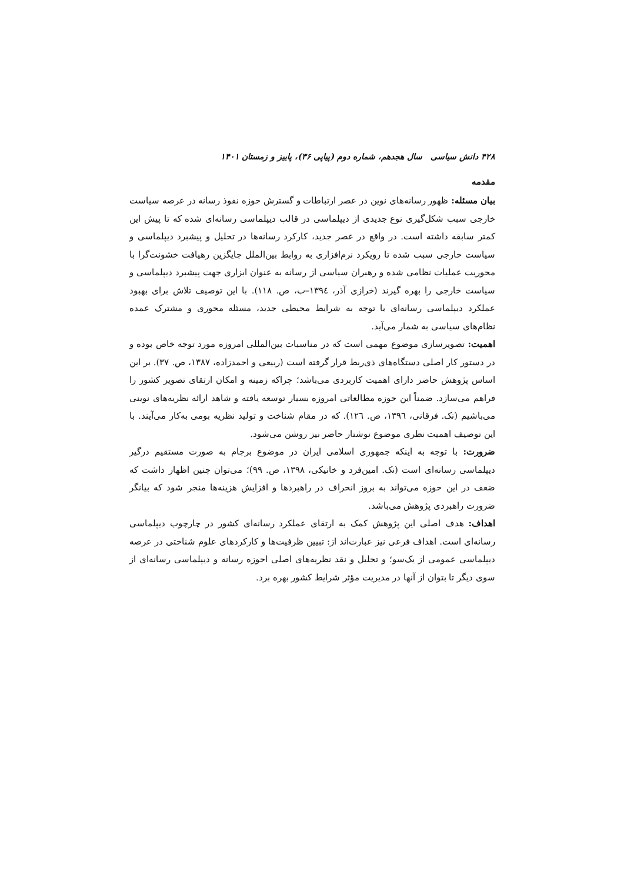۴۲۸ دانش سیاسی سال هجدهم، شماره دوم (پیاپی ۳۶)، پاییز و زمستان ۱۴۰۱
مقدمه
بیان مسئله: ظهور رسانه‌های نوین در عصر ارتباطات و گسترش حوزه نفوذ رسانه در عرصه سیاست خارجی سبب شکل‌گیری نوع جدیدی از دیپلماسی در قالب دیپلماسی رسانه‌ای شده که تا پیش این کمتر سابقه داشته است. در واقع در عصر جدید، کارکرد رسانه‌ها در تحلیل و پیشبرد دیپلماسی و سیاست خارجی سبب شده تا رویکرد نرم‌افزاری به روابط بین‌الملل جایگزین رهیافت خشونت‌گرا با محوریت عملیات نظامی شده و رهبران سیاسی از رسانه به عنوان ابزاری جهت پیشبرد دیپلماسی و سیاست خارجی را بهره گیرند (خرازی آذر، ١٣٩٤–ب، ص. ١١٨). با این توصیف تلاش برای بهبود عملکرد دیپلماسی رسانه‌ای با توجه به شرایط محیطی جدید، مسئله محوری و مشترک عمده نظام‌های سیاسی به شمار می‌آید.
اهمیت: تصویرسازی موضوع مهمی است که در مناسبات بین‌المللی امروزه مورد توجه خاص بوده و در دستور کار اصلی دستگاه‌های ذی‌ربط قرار گرفته است (ربیعی و احمدزاده، ۱۳۸۷، ص. ۳۷). بر این اساس پژوهش حاضر دارای اهمیت کاربردی می‌باشد؛ چراکه زمینه و امکان ارتقای تصویر کشور را فراهم می‌سازد. ضمناً این حوزه مطالعاتی امروزه بسیار توسعه یافته و شاهد ارائه نظریه‌های نوینی می‌باشیم (نک. فرقانی، ١٣٩٦، ص. ١٢٦). که در مقام شناخت و تولید نظریه بومی به‌کار می‌آیند. با این توصیف اهمیت نظری موضوع نوشتار حاضر نیز روشن می‌شود.
ضرورت: با توجه به اینکه جمهوری اسلامی ایران در موضوع برجام به صورت مستقیم درگیر دیپلماسی رسانه‌ای است (نک. امین‌فرد و خانیکی، ۱۳۹۸، ص. ۹۹)؛ می‌توان چنین اظهار داشت که ضعف در این حوزه می‌تواند به بروز انحراف در راهبردها و افزایش هزینه‌ها منجر شود که بیانگر ضرورت راهبردی پژوهش می‌باشد.
اهداف: هدف اصلی این پژوهش کمک به ارتقای عملکرد رسانه‌ای کشور در چارچوب دیپلماسی رسانه‌ای است. اهداف فرعی نیز عبارت‌اند از: تبیین ظرفیت‌ها و کارکردهای علوم شناختی در عرصه دیپلماسی عمومی از یک‌سو؛ و تحلیل و نقد نظریه‌های اصلی احوزه رسانه و دیپلماسی رسانه‌ای از سوی دیگر تا بتوان از آنها در مدیریت مؤثر شرایط کشور بهره برد.